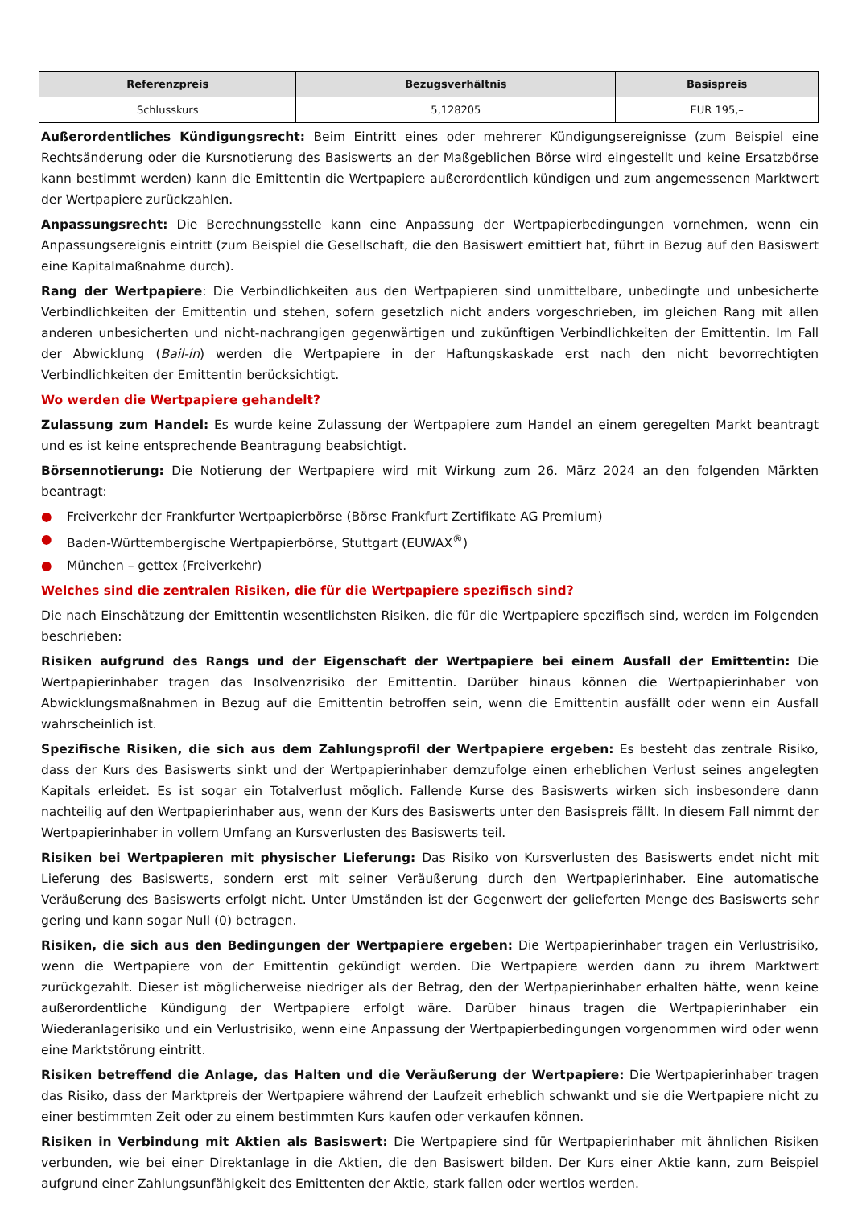| Referenzpreis | Bezugsverhältnis | Basispreis |
| --- | --- | --- |
| Schlusskurs | 5,128205 | EUR 195,– |
Außerordentliches Kündigungsrecht: Beim Eintritt eines oder mehrerer Kündigungsereignisse (zum Beispiel eine Rechtsänderung oder die Kursnotierung des Basiswerts an der Maßgeblichen Börse wird eingestellt und keine Ersatzbörse kann bestimmt werden) kann die Emittentin die Wertpapiere außerordentlich kündigen und zum angemessenen Marktwert der Wertpapiere zurückzahlen.
Anpassungsrecht: Die Berechnungsstelle kann eine Anpassung der Wertpapierbedingungen vornehmen, wenn ein Anpassungsereignis eintritt (zum Beispiel die Gesellschaft, die den Basiswert emittiert hat, führt in Bezug auf den Basiswert eine Kapitalmaßnahme durch).
Rang der Wertpapiere: Die Verbindlichkeiten aus den Wertpapieren sind unmittelbare, unbedingte und unbesicherte Verbindlichkeiten der Emittentin und stehen, sofern gesetzlich nicht anders vorgeschrieben, im gleichen Rang mit allen anderen unbesicherten und nicht-nachrangigen gegenwärtigen und zukünftigen Verbindlichkeiten der Emittentin. Im Fall der Abwicklung (Bail-in) werden die Wertpapiere in der Haftungskaskade erst nach den nicht bevorrechtigten Verbindlichkeiten der Emittentin berücksichtigt.
Wo werden die Wertpapiere gehandelt?
Zulassung zum Handel: Es wurde keine Zulassung der Wertpapiere zum Handel an einem geregelten Markt beantragt und es ist keine entsprechende Beantragung beabsichtigt.
Börsennotierung: Die Notierung der Wertpapiere wird mit Wirkung zum 26. März 2024 an den folgenden Märkten beantragt:
● Freiverkehr der Frankfurter Wertpapierbörse (Börse Frankfurt Zertifikate AG Premium)
● Baden-Württembergische Wertpapierbörse, Stuttgart (EUWAX<sup>®</sup>)
● München – gettex (Freiverkehr)
Welches sind die zentralen Risiken, die für die Wertpapiere spezifisch sind?
Die nach Einschätzung der Emittentin wesentlichsten Risiken, die für die Wertpapiere spezifisch sind, werden im Folgenden beschrieben:
Risiken aufgrund des Rangs und der Eigenschaft der Wertpapiere bei einem Ausfall der Emittentin: Die Wertpapierinhaber tragen das Insolvenzrisiko der Emittentin. Darüber hinaus können die Wertpapierinhaber von Abwicklungsmaßnahmen in Bezug auf die Emittentin betroffen sein, wenn die Emittentin ausfällt oder wenn ein Ausfall wahrscheinlich ist.
Spezifische Risiken, die sich aus dem Zahlungsprofil der Wertpapiere ergeben: Es besteht das zentrale Risiko, dass der Kurs des Basiswerts sinkt und der Wertpapierinhaber demzufolge einen erheblichen Verlust seines angelegten Kapitals erleidet. Es ist sogar ein Totalverlust möglich. Fallende Kurse des Basiswerts wirken sich insbesondere dann nachteilig auf den Wertpapierinhaber aus, wenn der Kurs des Basiswerts unter den Basispreis fällt. In diesem Fall nimmt der Wertpapierinhaber in vollem Umfang an Kursverlusten des Basiswerts teil.
Risiken bei Wertpapieren mit physischer Lieferung: Das Risiko von Kursverlusten des Basiswerts endet nicht mit Lieferung des Basiswerts, sondern erst mit seiner Veräußerung durch den Wertpapierinhaber. Eine automatische Veräußerung des Basiswerts erfolgt nicht. Unter Umständen ist der Gegenwert der gelieferten Menge des Basiswerts sehr gering und kann sogar Null (0) betragen.
Risiken, die sich aus den Bedingungen der Wertpapiere ergeben: Die Wertpapierinhaber tragen ein Verlustrisiko, wenn die Wertpapiere von der Emittentin gekündigt werden. Die Wertpapiere werden dann zu ihrem Marktwert zurückgezahlt. Dieser ist möglicherweise niedriger als der Betrag, den der Wertpapierinhaber erhalten hätte, wenn keine außerordentliche Kündigung der Wertpapiere erfolgt wäre. Darüber hinaus tragen die Wertpapierinhaber ein Wiederanlagerisiko und ein Verlustrisiko, wenn eine Anpassung der Wertpapierbedingungen vorgenommen wird oder wenn eine Marktstörung eintritt.
Risiken betreffend die Anlage, das Halten und die Veräußerung der Wertpapiere: Die Wertpapierinhaber tragen das Risiko, dass der Marktpreis der Wertpapiere während der Laufzeit erheblich schwankt und sie die Wertpapiere nicht zu einer bestimmten Zeit oder zu einem bestimmten Kurs kaufen oder verkaufen können.
Risiken in Verbindung mit Aktien als Basiswert: Die Wertpapiere sind für Wertpapierinhaber mit ähnlichen Risiken verbunden, wie bei einer Direktanlage in die Aktien, die den Basiswert bilden. Der Kurs einer Aktie kann, zum Beispiel aufgrund einer Zahlungsunfähigkeit des Emittenten der Aktie, stark fallen oder wertlos werden.